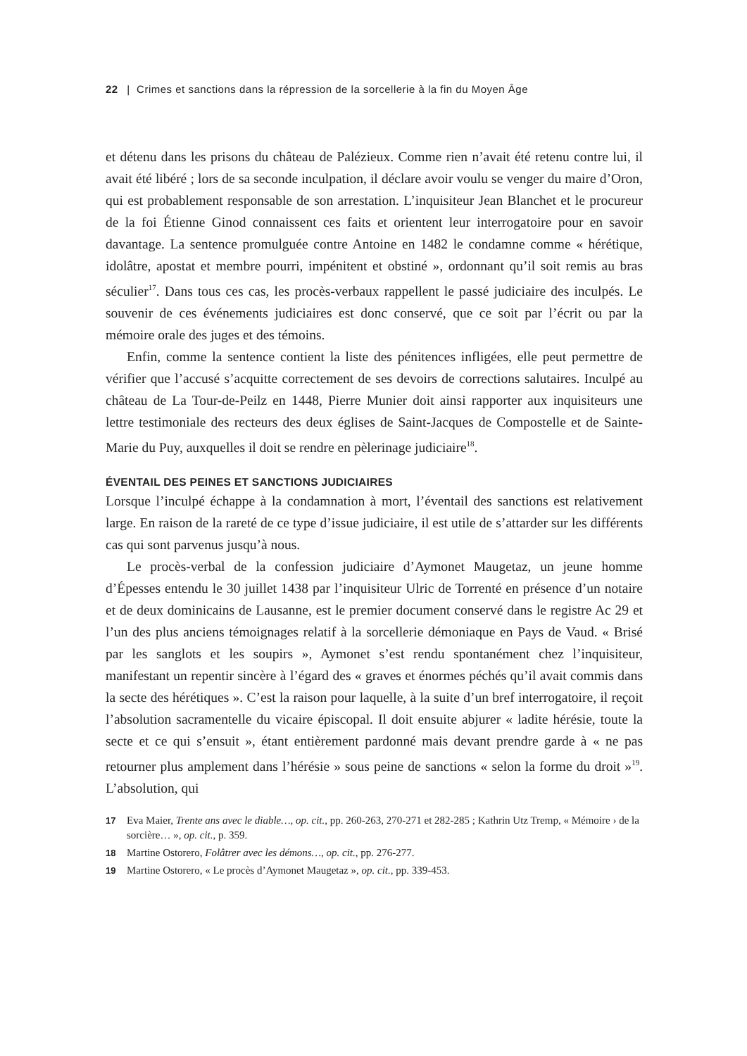22 | Crimes et sanctions dans la répression de la sorcellerie à la fin du Moyen Âge
et détenu dans les prisons du château de Palézieux. Comme rien n’avait été retenu contre lui, il avait été libéré ; lors de sa seconde inculpation, il déclare avoir voulu se venger du maire d’Oron, qui est probablement responsable de son arrestation. L’inquisiteur Jean Blanchet et le procureur de la foi Étienne Ginod connaissent ces faits et orientent leur interrogatoire pour en savoir davantage. La sentence promulguée contre Antoine en 1482 le condamne comme « hérétique, idolâtre, apostat et membre pourri, impénitent et obstiné », ordonnant qu’il soit remis au bras séculier<sup>17</sup>. Dans tous ces cas, les procès-verbaux rappellent le passé judiciaire des inculpés. Le souvenir de ces événements judiciaires est donc conservé, que ce soit par l’écrit ou par la mémoire orale des juges et des témoins.
Enfin, comme la sentence contient la liste des pénitences infligées, elle peut permettre de vérifier que l’accusé s’acquitte correctement de ses devoirs de corrections salutaires. Inculpé au château de La Tour-de-Peilz en 1448, Pierre Munier doit ainsi rapporter aux inquisiteurs une lettre testimoniale des recteurs des deux églises de Saint-Jacques de Compostelle et de Sainte-Marie du Puy, auxquelles il doit se rendre en pèlerinage judiciaire<sup>18</sup>.
ÉVENTAIL DES PEINES ET SANCTIONS JUDICIAIRES
Lorsque l’inculpé échappe à la condamnation à mort, l’éventail des sanctions est relativement large. En raison de la rareté de ce type d’issue judiciaire, il est utile de s’attarder sur les différents cas qui sont parvenus jusqu’à nous.
Le procès-verbal de la confession judiciaire d’Aymonet Maugetaz, un jeune homme d’Épesses entendu le 30 juillet 1438 par l’inquisiteur Ulric de Torrenté en présence d’un notaire et de deux dominicains de Lausanne, est le premier document conservé dans le registre Ac 29 et l’un des plus anciens témoignages relatif à la sorcellerie démoniaque en Pays de Vaud. « Brisé par les sanglots et les soupirs », Aymonet s’est rendu spontanément chez l’inquisiteur, manifestant un repentir sincère à l’égard des « graves et énormes péchés qu’il avait commis dans la secte des hérétiques ». C’est la raison pour laquelle, à la suite d’un bref interrogatoire, il reçoit l’absolution sacramentelle du vicaire épiscopal. Il doit ensuite abjurer « ladite hérésie, toute la secte et ce qui s’ensuit », étant entièrement pardonné mais devant prendre garde à « ne pas retourner plus amplement dans l’hérésie » sous peine de sanctions « selon la forme du droit »<sup>19</sup>. L’absolution, qui
17 Eva Maier, Trente ans avec le diable…, op. cit., pp. 260-263, 270-271 et 282-285 ; Kathrin Utz Tremp, « Mémoire › de la sorcière… », op. cit., p. 359.
18 Martine Ostorero, Folâtrer avec les démons…, op. cit., pp. 276-277.
19 Martine Ostorero, « Le procès d’Aymonet Maugetaz », op. cit., pp. 339-453.